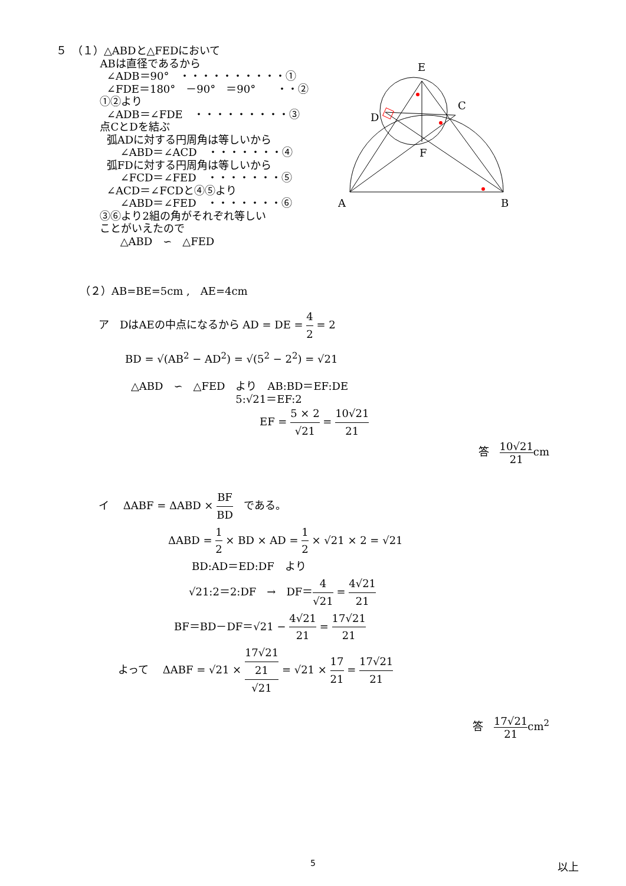５　（１）△ABDと△FEDにおいて ABは直径であるから ∠ADB＝90°　・・・・・・・・・・① ∠FDE＝180°　－90°　＝90°　　・・② ①②より ∠ADB＝∠FDE　・・・・・・・・・③ 点CとDを結ぶ 弧ADに対する円周角は等しいから ∠ABD＝∠ACD　・・・・・・・④ 弧FDに対する円周角は等しいから ∠FCD＝∠FED　・・・・・・・⑤ ∠ACD＝∠FCDと④⑤より ∠ABD＝∠FED　・・・・・・・⑥ ③⑥より2組の角がそれぞれ等しい ことがいえたので △ABD　∽　△FED
E
C
D
F
A
B
（２）AB=BE=5cm ,　AE=4cm
ア　DはAEの中点になるから AD = DE = 4 2 = 2
BD = √(AB<sup>2</sup> − AD<sup>2</sup>) = √(5<sup>2</sup> − 2<sup>2</sup>) = √21
△ABD　∽　△FED　より　AB:BD＝EF:DE 5:√21＝EF:2
EF = 5 × 2 √21 = 10√21 21
答　10√21 21cm
イ　 ΔABF = ΔABD × BF BD　である。
ΔABD = 1 2 × BD × AD = 1 2 × √21 × 2 = √21
BD:AD＝ED:DF　より
√21:2＝2:DF　→　DF＝4 √21 = 4√21 21
BF＝BD－DF＝√21 − 4√21 21 = 17√21 21
よって　 ΔABF = √21 × 17√21
21 √21 = √21 × 17 21 = 17√21 21
答　17√21 21cm<sup>2</sup>
以上
5